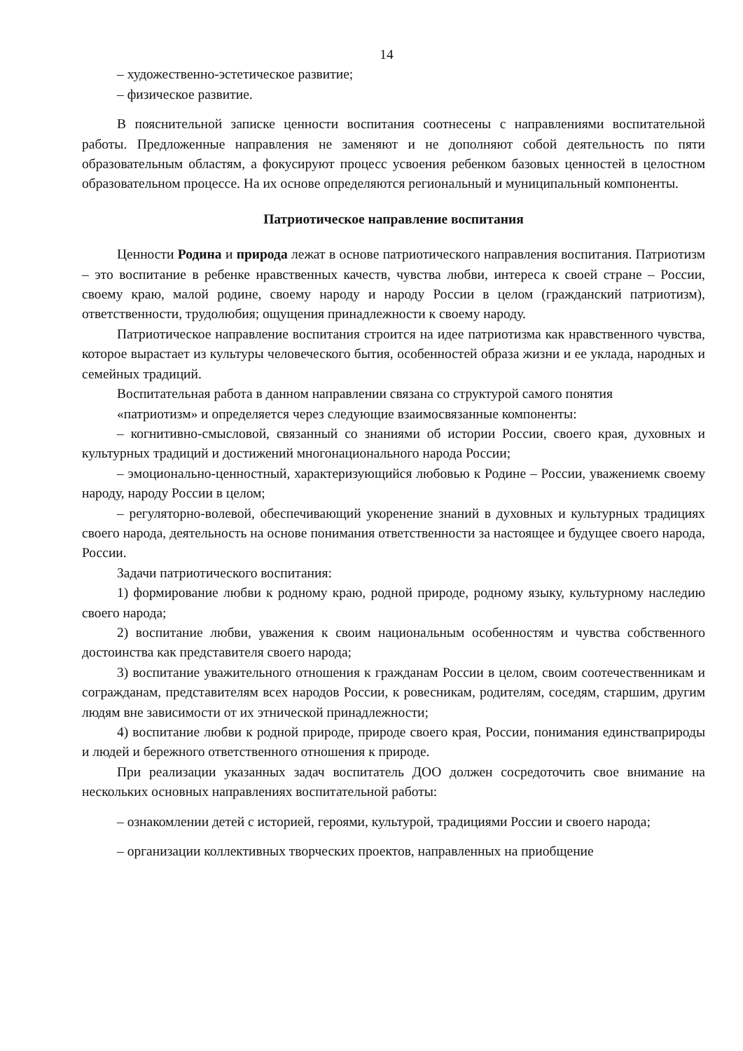14
– художественно-эстетическое развитие;
– физическое развитие.
В пояснительной записке ценности воспитания соотнесены с направлениями воспитательной работы. Предложенные направления не заменяют и не дополняют собой деятельность по пяти образовательным областям, а фокусируют процесс усвоения ребенком базовых ценностей в целостном образовательном процессе. На их основе определяются региональный и муниципальный компоненты.
Патриотическое направление воспитания
Ценности Родина и природа лежат в основе патриотического направления воспитания. Патриотизм – это воспитание в ребенке нравственных качеств, чувства любви, интереса к своей стране – России, своему краю, малой родине, своему народу и народу России в целом (гражданский патриотизм), ответственности, трудолюбия; ощущения принадлежности к своему народу.
Патриотическое направление воспитания строится на идее патриотизма как нравственного чувства, которое вырастает из культуры человеческого бытия, особенностей образа жизни и ее уклада, народных и семейных традиций.
Воспитательная работа в данном направлении связана со структурой самого понятия
«патриотизм» и определяется через следующие взаимосвязанные компоненты:
– когнитивно-смысловой, связанный со знаниями об истории России, своего края, духовных и культурных традиций и достижений многонационального народа России;
– эмоционально-ценностный, характеризующийся любовью к Родине – России, уважениемк своему народу, народу России в целом;
– регуляторно-волевой, обеспечивающий укоренение знаний в духовных и культурных традициях своего народа, деятельность на основе понимания ответственности за настоящее и будущее своего народа, России.
Задачи патриотического воспитания:
1) формирование любви к родному краю, родной природе, родному языку, культурному наследию своего народа;
2) воспитание любви, уважения к своим национальным особенностям и чувства собственного достоинства как представителя своего народа;
3) воспитание уважительного отношения к гражданам России в целом, своим соотечественникам и согражданам, представителям всех народов России, к ровесникам, родителям, соседям, старшим, другим людям вне зависимости от их этнической принадлежности;
4) воспитание любви к родной природе, природе своего края, России, понимания единстваприроды и людей и бережного ответственного отношения к природе.
При реализации указанных задач воспитатель ДОО должен сосредоточить свое внимание на нескольких основных направлениях воспитательной работы:
– ознакомлении детей с историей, героями, культурой, традициями России и своего народа;
– организации коллективных творческих проектов, направленных на приобщение